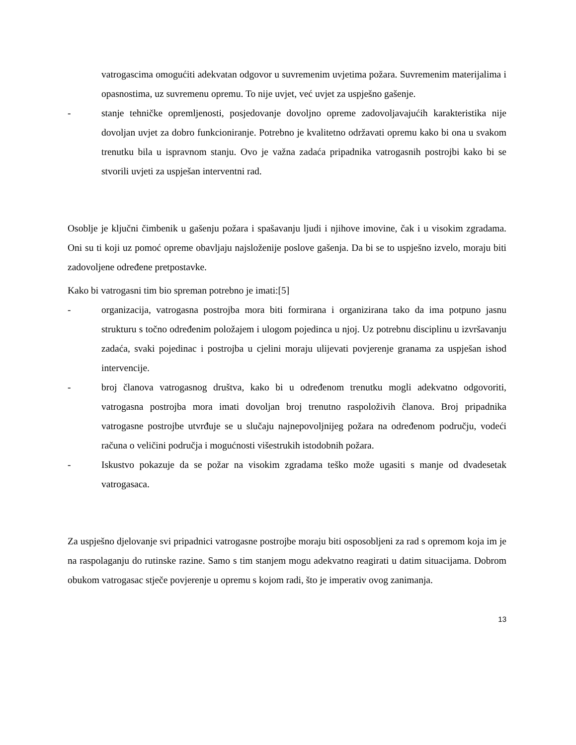vatrogascima omogućiti adekvatan odgovor u suvremenim uvjetima požara. Suvremenim materijalima i opasnostima, uz suvremenu opremu. To nije uvjet, već uvjet za uspješno gašenje.
- stanje tehničke opremljenosti, posjedovanje dovoljno opreme zadovoljavajućih karakteristika nije dovoljan uvjet za dobro funkcioniranje. Potrebno je kvalitetno održavati opremu kako bi ona u svakom trenutku bila u ispravnom stanju. Ovo je važna zadaća pripadnika vatrogasnih postrojbi kako bi se stvorili uvjeti za uspješan interventni rad.
Osoblje je ključni čimbenik u gašenju požara i spašavanju ljudi i njihove imovine, čak i u visokim zgradama. Oni su ti koji uz pomoć opreme obavljaju najsloženije poslove gašenja. Da bi se to uspješno izvelo, moraju biti zadovoljene određene pretpostavke.
Kako bi vatrogasni tim bio spreman potrebno je imati:[5]
- organizacija, vatrogasna postrojba mora biti formirana i organizirana tako da ima potpuno jasnu strukturu s točno određenim položajem i ulogom pojedinca u njoj. Uz potrebnu disciplinu u izvršavanju zadaća, svaki pojedinac i postrojba u cjelini moraju ulijevati povjerenje granama za uspješan ishod intervencije.
- broj članova vatrogasnog društva, kako bi u određenom trenutku mogli adekvatno odgovoriti, vatrogasna postrojba mora imati dovoljan broj trenutno raspoloživih članova. Broj pripadnika vatrogasne postrojbe utvrđuje se u slučaju najnepovoljnijeg požara na određenom području, vodeći računa o veličini područja i mogućnosti višestrukih istodobnih požara.
- Iskustvo pokazuje da se požar na visokim zgradama teško može ugasiti s manje od dvadesetak vatrogasaca.
Za uspješno djelovanje svi pripadnici vatrogasne postrojbe moraju biti osposobljeni za rad s opremom koja im je na raspolaganju do rutinske razine. Samo s tim stanjem mogu adekvatno reagirati u datim situacijama. Dobrom obukom vatrogasac stječe povjerenje u opremu s kojom radi, što je imperativ ovog zanimanja.
13